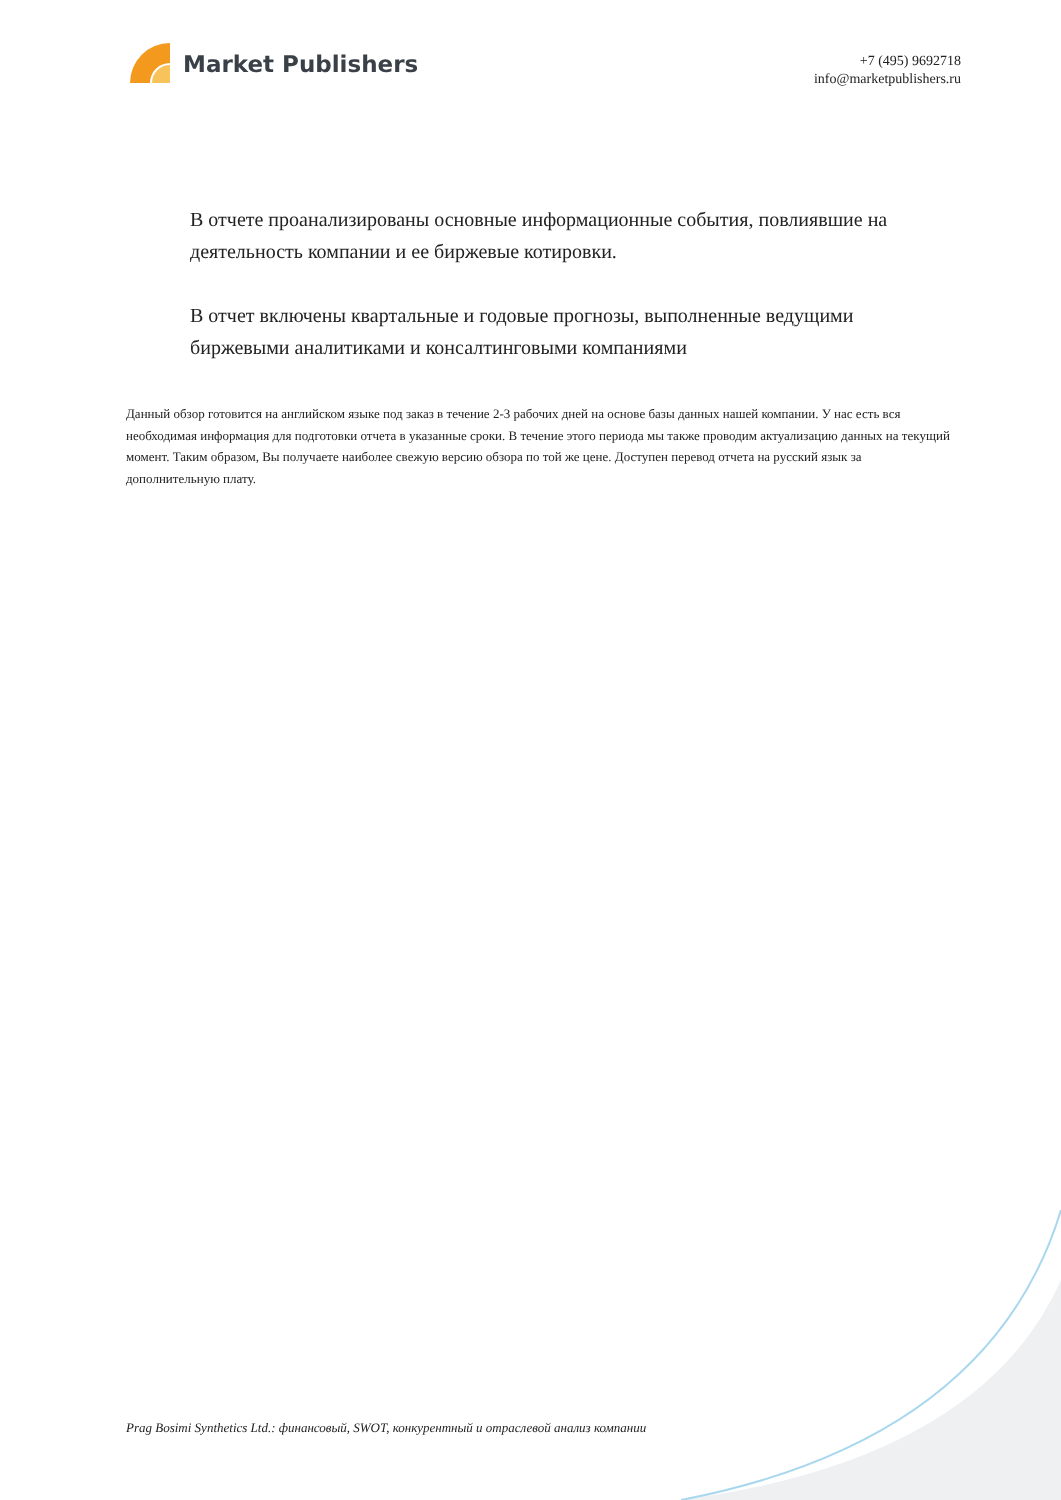Market Publishers
+7 (495) 9692718
info@marketpublishers.ru
В отчете проанализированы основные информационные события, повлиявшие на деятельность компании и ее биржевые котировки.
В отчет включены квартальные и годовые прогнозы, выполненные ведущими биржевыми аналитиками и консалтинговыми компаниями
Данный обзор готовится на английском языке под заказ в течение 2-3 рабочих дней на основе базы данных нашей компании. У нас есть вся необходимая информация для подготовки отчета в указанные сроки. В течение этого периода мы также проводим актуализацию данных на текущий момент. Таким образом, Вы получаете наиболее свежую версию обзора по той же цене. Доступен перевод отчета на русский язык за дополнительную плату.
Prag Bosimi Synthetics Ltd.: финансовый, SWOT, конкурентный и отраслевой анализ компании